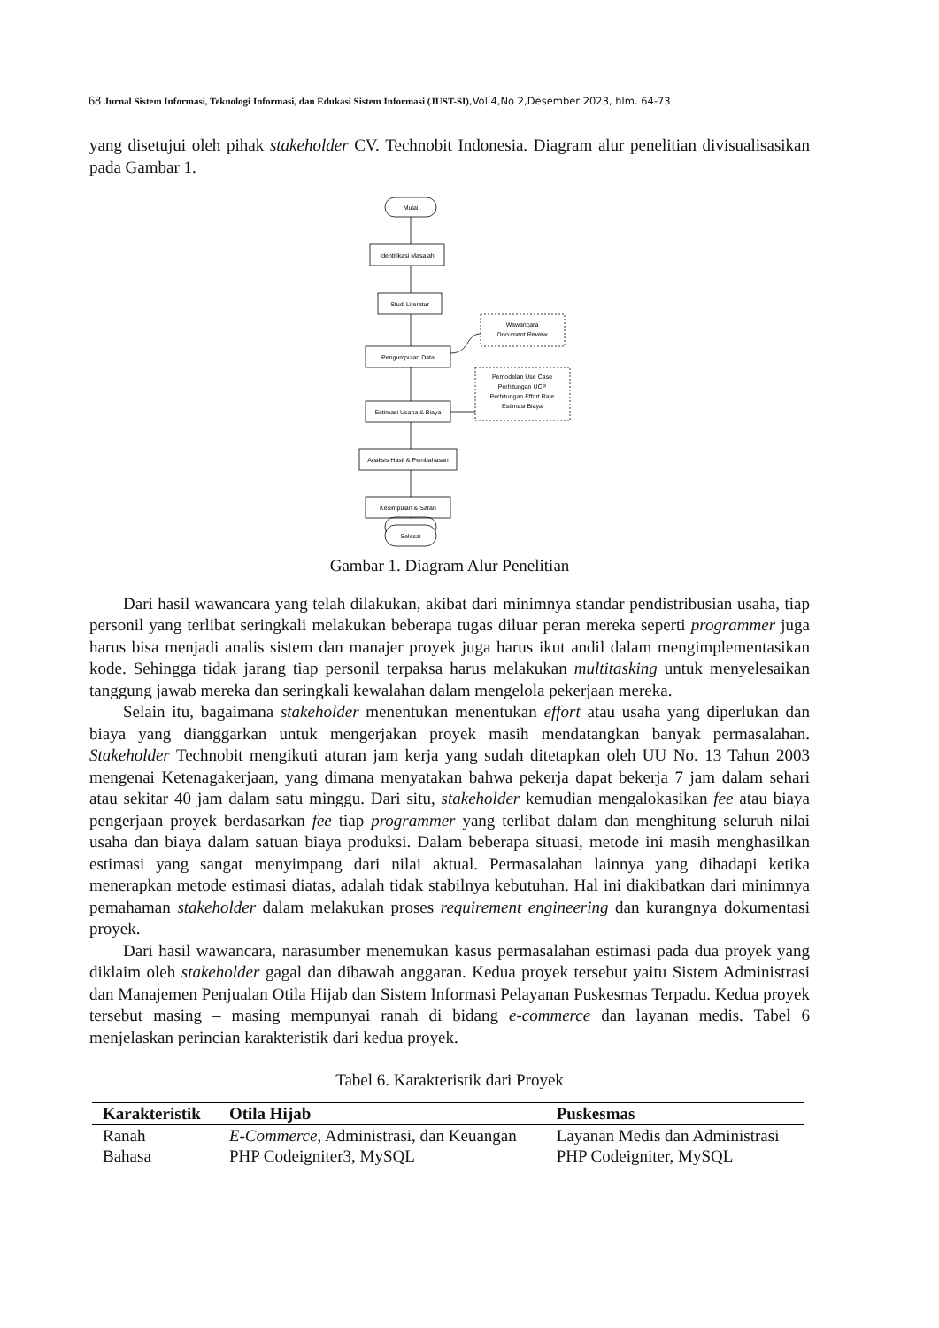68 Jurnal Sistem Informasi, Teknologi Informasi, dan Edukasi Sistem Informasi (JUST-SI),Vol.4,No 2,Desember 2023, hlm. 64-73
yang disetujui oleh pihak stakeholder CV. Technobit Indonesia. Diagram alur penelitian divisualisasikan pada Gambar 1.
Mulai
Identifikasi Masalah
Studi Literatur
Pengumpulan Data
Estimasi Usaha & Biaya
Analisis Hasil & Pembahasan
Kesimpulan & Saran
Wawancara
Document Review
Pemodelan Use Case
Perhitungan UCP
Perhitungan Effort Rate
Estimasi Biaya
Selesai
Gambar 1. Diagram Alur Penelitian
Dari hasil wawancara yang telah dilakukan, akibat dari minimnya standar pendistribusian usaha, tiap personil yang terlibat seringkali melakukan beberapa tugas diluar peran mereka seperti programmer juga harus bisa menjadi analis sistem dan manajer proyek juga harus ikut andil dalam mengimplementasikan kode. Sehingga tidak jarang tiap personil terpaksa harus melakukan multitasking untuk menyelesaikan tanggung jawab mereka dan seringkali kewalahan dalam mengelola pekerjaan mereka.
Selain itu, bagaimana stakeholder menentukan menentukan effort atau usaha yang diperlukan dan biaya yang dianggarkan untuk mengerjakan proyek masih mendatangkan banyak permasalahan. Stakeholder Technobit mengikuti aturan jam kerja yang sudah ditetapkan oleh UU No. 13 Tahun 2003 mengenai Ketenagakerjaan, yang dimana menyatakan bahwa pekerja dapat bekerja 7 jam dalam sehari atau sekitar 40 jam dalam satu minggu. Dari situ, stakeholder kemudian mengalokasikan fee atau biaya pengerjaan proyek berdasarkan fee tiap programmer yang terlibat dalam dan menghitung seluruh nilai usaha dan biaya dalam satuan biaya produksi. Dalam beberapa situasi, metode ini masih menghasilkan estimasi yang sangat menyimpang dari nilai aktual. Permasalahan lainnya yang dihadapi ketika menerapkan metode estimasi diatas, adalah tidak stabilnya kebutuhan. Hal ini diakibatkan dari minimnya pemahaman stakeholder dalam melakukan proses requirement engineering dan kurangnya dokumentasi proyek.
Dari hasil wawancara, narasumber menemukan kasus permasalahan estimasi pada dua proyek yang diklaim oleh stakeholder gagal dan dibawah anggaran. Kedua proyek tersebut yaitu Sistem Administrasi dan Manajemen Penjualan Otila Hijab dan Sistem Informasi Pelayanan Puskesmas Terpadu. Kedua proyek tersebut masing – masing mempunyai ranah di bidang e-commerce dan layanan medis. Tabel 6 menjelaskan perincian karakteristik dari kedua proyek.
Tabel 6. Karakteristik dari Proyek
| Karakteristik | Otila Hijab | Puskesmas |
| --- | --- | --- |
| Ranah | E-Commerce , Administrasi, dan Keuangan | Layanan Medis dan Administrasi |
| Bahasa | PHP Codeigniter3, MySQL | PHP Codeigniter, MySQL |